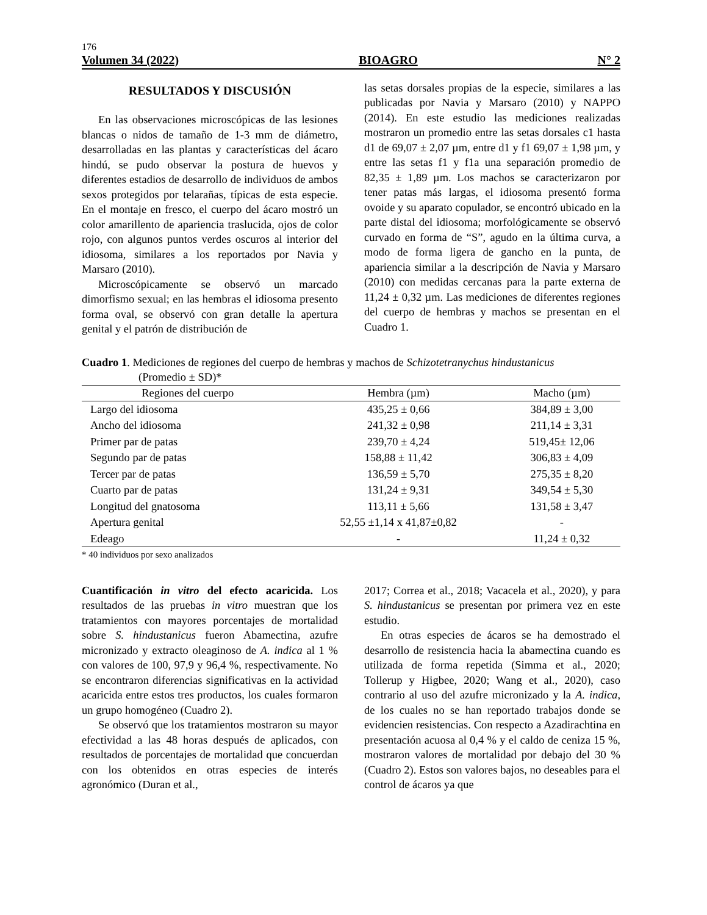176
Volumen 34 (2022) BIOAGRO N° 2
RESULTADOS Y DISCUSIÓN
En las observaciones microscópicas de las lesiones blancas o nidos de tamaño de 1-3 mm de diámetro, desarrolladas en las plantas y características del ácaro hindú, se pudo observar la postura de huevos y diferentes estadios de desarrollo de individuos de ambos sexos protegidos por telarañas, típicas de esta especie. En el montaje en fresco, el cuerpo del ácaro mostró un color amarillento de apariencia traslucida, ojos de color rojo, con algunos puntos verdes oscuros al interior del idiosoma, similares a los reportados por Navia y Marsaro (2010).
Microscópicamente se observó un marcado dimorfismo sexual; en las hembras el idiosoma presento forma oval, se observó con gran detalle la apertura genital y el patrón de distribución de
las setas dorsales propias de la especie, similares a las publicadas por Navia y Marsaro (2010) y NAPPO (2014). En este estudio las mediciones realizadas mostraron un promedio entre las setas dorsales c1 hasta d1 de 69,07 ± 2,07 µm, entre d1 y f1 69,07 ± 1,98 µm, y entre las setas f1 y f1a una separación promedio de 82,35 ± 1,89 µm. Los machos se caracterizaron por tener patas más largas, el idiosoma presentó forma ovoide y su aparato copulador, se encontró ubicado en la parte distal del idiosoma; morfológicamente se observó curvado en forma de “S”, agudo en la última curva, a modo de forma ligera de gancho en la punta, de apariencia similar a la descripción de Navia y Marsaro (2010) con medidas cercanas para la parte externa de 11,24 ± 0,32 µm. Las mediciones de diferentes regiones del cuerpo de hembras y machos se presentan en el Cuadro 1.
Cuadro 1. Mediciones de regiones del cuerpo de hembras y machos de Schizotetranychus hindustanicus
(Promedio ± SD)*
| Regiones del cuerpo | Hembra (µm) | Macho (µm) |
| --- | --- | --- |
| Largo del idiosoma | 435,25 ± 0,66 | 384,89 ± 3,00 |
| Ancho del idiosoma | 241,32 ± 0,98 | 211,14 ± 3,31 |
| Primer par de patas | 239,70 ± 4,24 | 519,45± 12,06 |
| Segundo par de patas | 158,88 ± 11,42 | 306,83 ± 4,09 |
| Tercer par de patas | 136,59 ± 5,70 | 275,35 ± 8,20 |
| Cuarto par de patas | 131,24 ± 9,31 | 349,54 ± 5,30 |
| Longitud del gnatosoma | 113,11 ± 5,66 | 131,58 ± 3,47 |
| Apertura genital | 52,55 ±1,14 x 41,87±0,82 | - |
| Edeago | - | 11,24 ± 0,32 |
* 40 individuos por sexo analizados
Cuantificación in vitro del efecto acaricida. Los resultados de las pruebas in vitro muestran que los tratamientos con mayores porcentajes de mortalidad sobre S. hindustanicus fueron Abamectina, azufre micronizado y extracto oleaginoso de A. indica al 1 % con valores de 100, 97,9 y 96,4 %, respectivamente. No se encontraron diferencias significativas en la actividad acaricida entre estos tres productos, los cuales formaron un grupo homogéneo (Cuadro 2).
Se observó que los tratamientos mostraron su mayor efectividad a las 48 horas después de aplicados, con resultados de porcentajes de mortalidad que concuerdan con los obtenidos en otras especies de interés agronómico (Duran et al.,
2017; Correa et al., 2018; Vacacela et al., 2020), y para S. hindustanicus se presentan por primera vez en este estudio.
En otras especies de ácaros se ha demostrado el desarrollo de resistencia hacia la abamectina cuando es utilizada de forma repetida (Simma et al., 2020; Tollerup y Higbee, 2020; Wang et al., 2020), caso contrario al uso del azufre micronizado y la A. indica, de los cuales no se han reportado trabajos donde se evidencien resistencias. Con respecto a Azadirachtina en presentación acuosa al 0,4 % y el caldo de ceniza 15 %, mostraron valores de mortalidad por debajo del 30 % (Cuadro 2). Estos son valores bajos, no deseables para el control de ácaros ya que